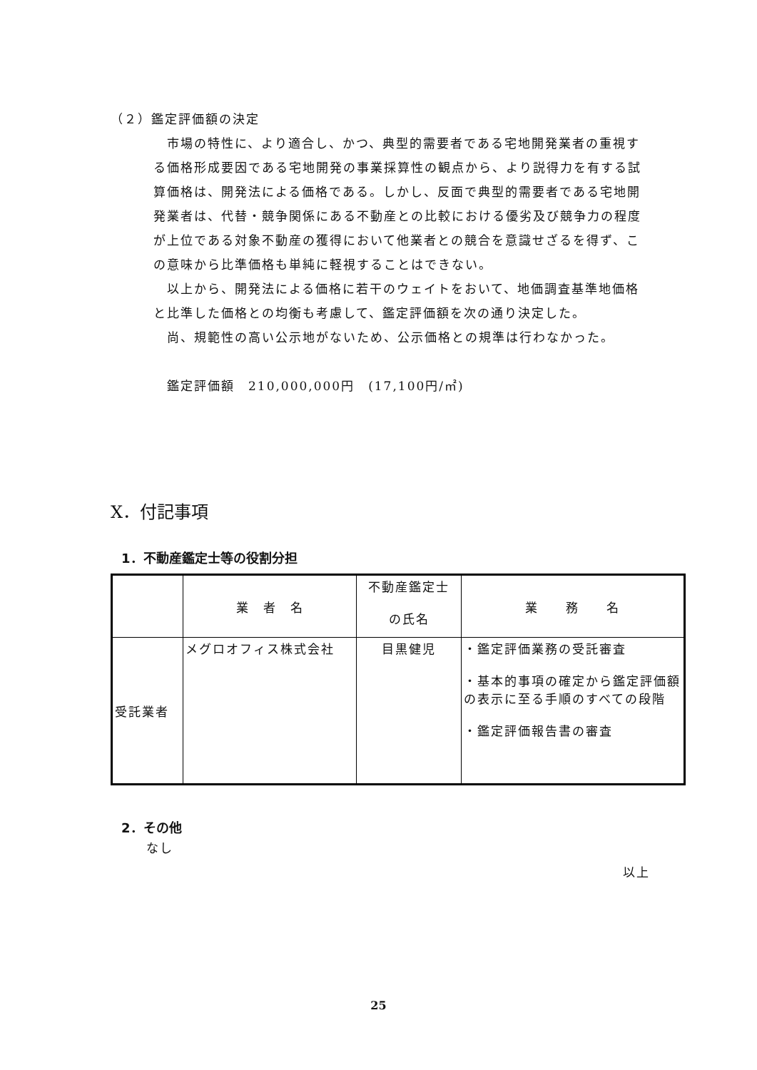（２）鑑定評価額の決定
　市場の特性に、より適合し、かつ、典型的需要者である宅地開発業者の重視する価格形成要因である宅地開発の事業採算性の観点から、より説得力を有する試算価格は、開発法による価格である。しかし、反面で典型的需要者である宅地開発業者は、代替・競争関係にある不動産との比較における優劣及び競争力の程度が上位である対象不動産の獲得において他業者との競合を意識せざるを得ず、この意味から比準価格も単純に軽視することはできない。
　以上から、開発法による価格に若干のウェイトをおいて、地価調査基準地価格と比準した価格との均衡も考慮して、鑑定評価額を次の通り決定した。
　尚、規範性の高い公示地がないため、公示価格との規準は行わなかった。
　鑑定評価額　210,000,000円　(17,100円/㎡)
X．付記事項
1．不動産鑑定士等の役割分担
| | 業 者 名 | 不動産鑑定士 の氏名 | 業 務 名 |
| --- | --- | --- | --- |
| 受託業者 | メグロオフィス株式会社 | 目黒健児 | ・鑑定評価業務の受託審査 ・基本的事項の確定から鑑定評価額の表示に至る手順のすべての段階 ・鑑定評価報告書の審査 |
2．その他
なし
以上
25